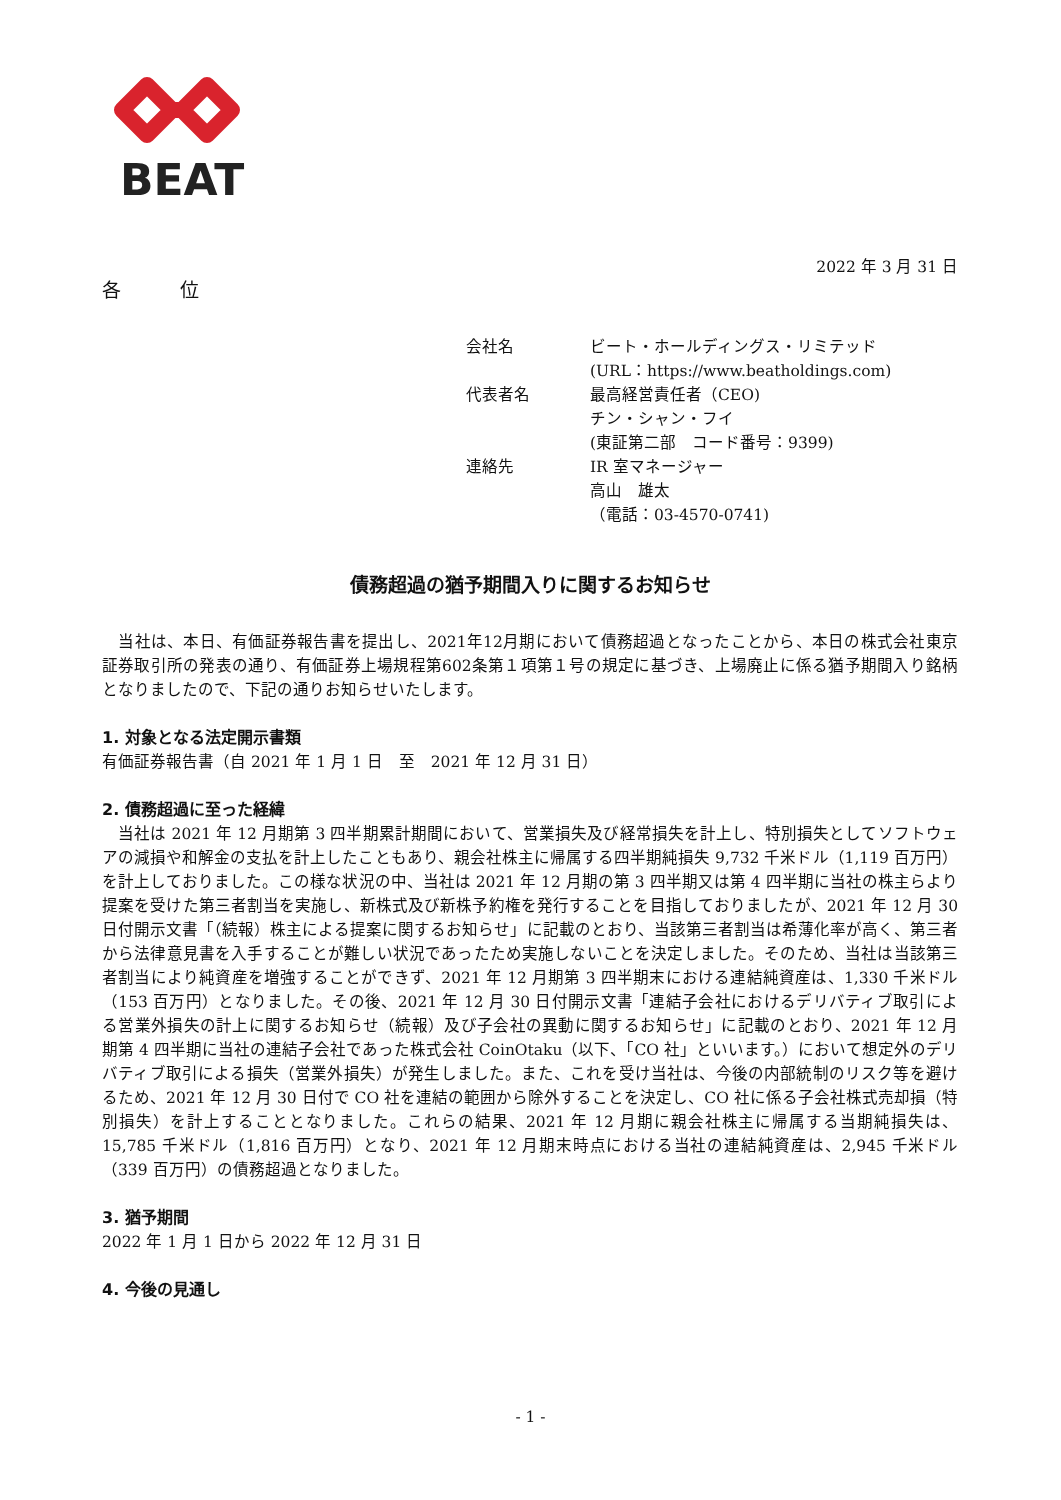BEAT
2022 年 3 月 31 日
各　位
| 会社名 | ビート・ホールディングス・リミテッド (URL：https://www.beatholdings.com) |
| 代表者名 | 最高経営責任者（CEO) チン・シャン・フイ (東証第二部 コード番号：9399) |
| 連絡先 | IR 室マネージャー 高山 雄太 （電話：03-4570-0741) |
債務超過の猶予期間入りに関するお知らせ
　当社は、本日、有価証券報告書を提出し、2021年12月期において債務超過となったことから、本日の株式会社東京証券取引所の発表の通り、有価証券上場規程第602条第１項第１号の規定に基づき、上場廃止に係る猶予期間入り銘柄となりましたので、下記の通りお知らせいたします。
1. 対象となる法定開示書類
有価証券報告書（自 2021 年 1 月 1 日　至　2021 年 12 月 31 日）
2. 債務超過に至った経緯
　当社は 2021 年 12 月期第 3 四半期累計期間において、営業損失及び経常損失を計上し、特別損失としてソフトウェアの減損や和解金の支払を計上したこともあり、親会社株主に帰属する四半期純損失 9,732 千米ドル（1,119 百万円）を計上しておりました。この様な状況の中、当社は 2021 年 12 月期の第 3 四半期又は第 4 四半期に当社の株主らより提案を受けた第三者割当を実施し、新株式及び新株予約権を発行することを目指しておりましたが、2021 年 12 月 30 日付開示文書「（続報）株主による提案に関するお知らせ」に記載のとおり、当該第三者割当は希薄化率が高く、第三者から法律意見書を入手することが難しい状況であったため実施しないことを決定しました。そのため、当社は当該第三者割当により純資産を増強することができず、2021 年 12 月期第 3 四半期末における連結純資産は、1,330 千米ドル（153 百万円）となりました。その後、2021 年 12 月 30 日付開示文書「連結子会社におけるデリバティブ取引による営業外損失の計上に関するお知らせ（続報）及び子会社の異動に関するお知らせ」に記載のとおり、2021 年 12 月期第 4 四半期に当社の連結子会社であった株式会社 CoinOtaku（以下、「CO 社」といいます。）において想定外のデリバティブ取引による損失（営業外損失）が発生しました。また、これを受け当社は、今後の内部統制のリスク等を避けるため、2021 年 12 月 30 日付で CO 社を連結の範囲から除外することを決定し、CO 社に係る子会社株式売却損（特別損失）を計上することとなりました。これらの結果、2021 年 12 月期に親会社株主に帰属する当期純損失は、15,785 千米ドル（1,816 百万円）となり、2021 年 12 月期末時点における当社の連結純資産は、2,945 千米ドル（339 百万円）の債務超過となりました。
3. 猶予期間
2022 年 1 月 1 日から 2022 年 12 月 31 日
4. 今後の見通し
- 1 -